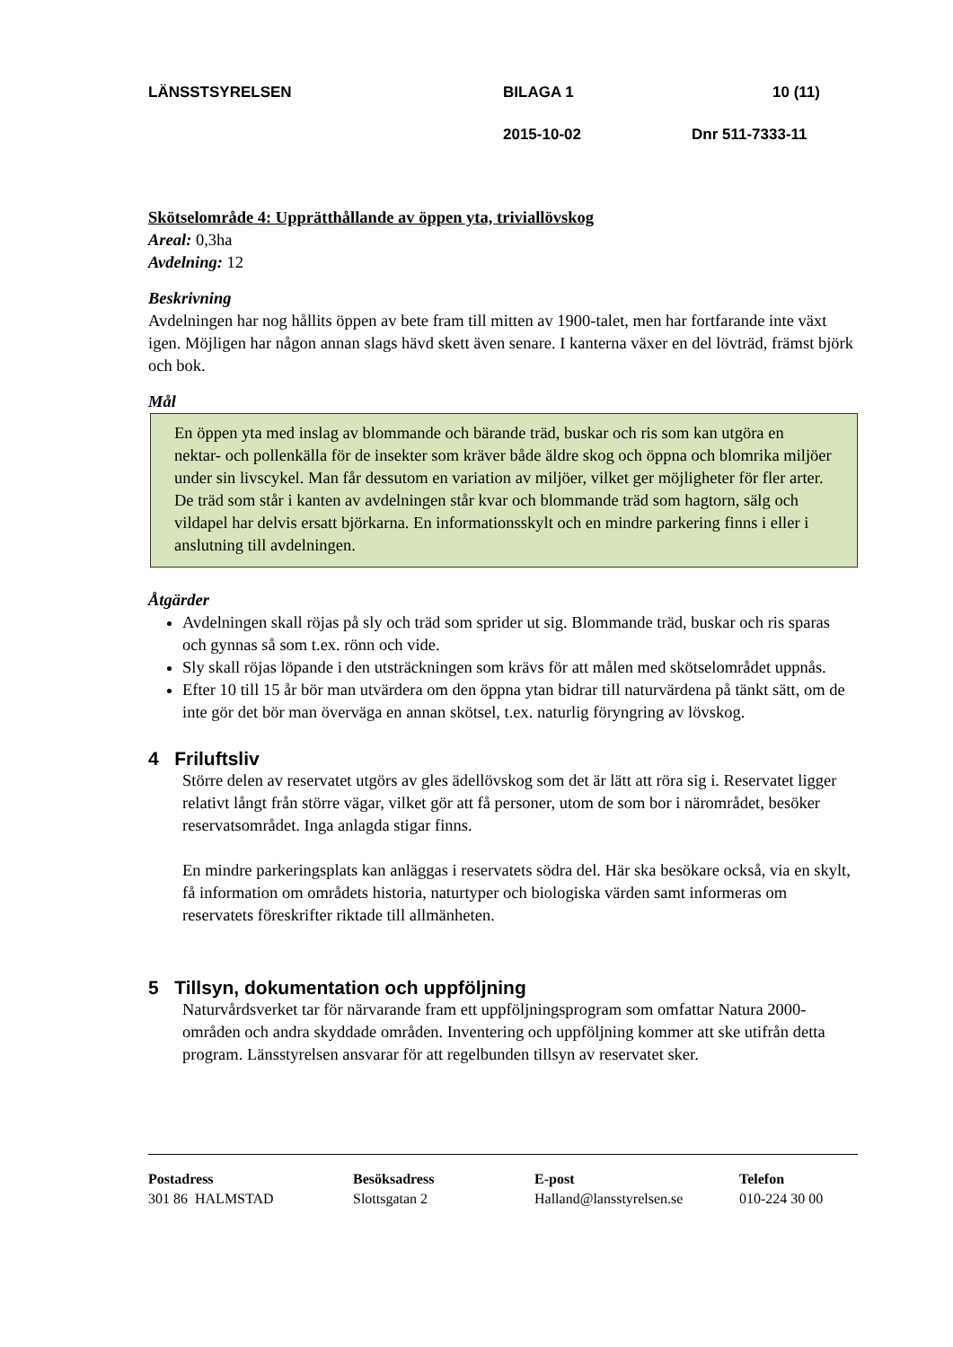LÄNSSTSYRELSEN BILAGA 1 10 (11)
2015-10-02 Dnr 511-7333-11
Skötselområde 4: Upprätthållande av öppen yta, triviallövskog
Areal: 0,3ha
Avdelning: 12
Beskrivning
Avdelningen har nog hållits öppen av bete fram till mitten av 1900-talet, men har fortfarande inte växt igen. Möjligen har någon annan slags hävd skett även senare. I kanterna växer en del lövträd, främst björk och bok.
Mål
En öppen yta med inslag av blommande och bärande träd, buskar och ris som kan utgöra en nektar- och pollenkälla för de insekter som kräver både äldre skog och öppna och blomrika miljöer under sin livscykel. Man får dessutom en variation av miljöer, vilket ger möjligheter för fler arter. De träd som står i kanten av avdelningen står kvar och blommande träd som hagtorn, sälg och vildapel har delvis ersatt björkarna. En informationsskylt och en mindre parkering finns i eller i anslutning till avdelningen.
Åtgärder
Avdelningen skall röjas på sly och träd som sprider ut sig. Blommande träd, buskar och ris sparas och gynnas så som t.ex. rönn och vide.
Sly skall röjas löpande i den utsträckningen som krävs för att målen med skötselområdet uppnås.
Efter 10 till 15 år bör man utvärdera om den öppna ytan bidrar till naturvärdena på tänkt sätt, om de inte gör det bör man överväga en annan skötsel, t.ex. naturlig föryngring av lövskog.
4 Friluftsliv
Större delen av reservatet utgörs av gles ädellövskog som det är lätt att röra sig i. Reservatet ligger relativt långt från större vägar, vilket gör att få personer, utom de som bor i närområdet, besöker reservatsområdet. Inga anlagda stigar finns.
En mindre parkeringsplats kan anläggas i reservatets södra del. Här ska besökare också, via en skylt, få information om områdets historia, naturtyper och biologiska värden samt informeras om reservatets föreskrifter riktade till allmänheten.
5 Tillsyn, dokumentation och uppföljning
Naturvårdsverket tar för närvarande fram ett uppföljningsprogram som omfattar Natura 2000-områden och andra skyddade områden. Inventering och uppföljning kommer att ske utifrån detta program. Länsstyrelsen ansvarar för att regelbunden tillsyn av reservatet sker.
Postadress
301 86 HALMSTAD
Besöksadress
Slottsgatan 2
E-post
Halland@lansstyrelsen.se
Telefon
010-224 30 00